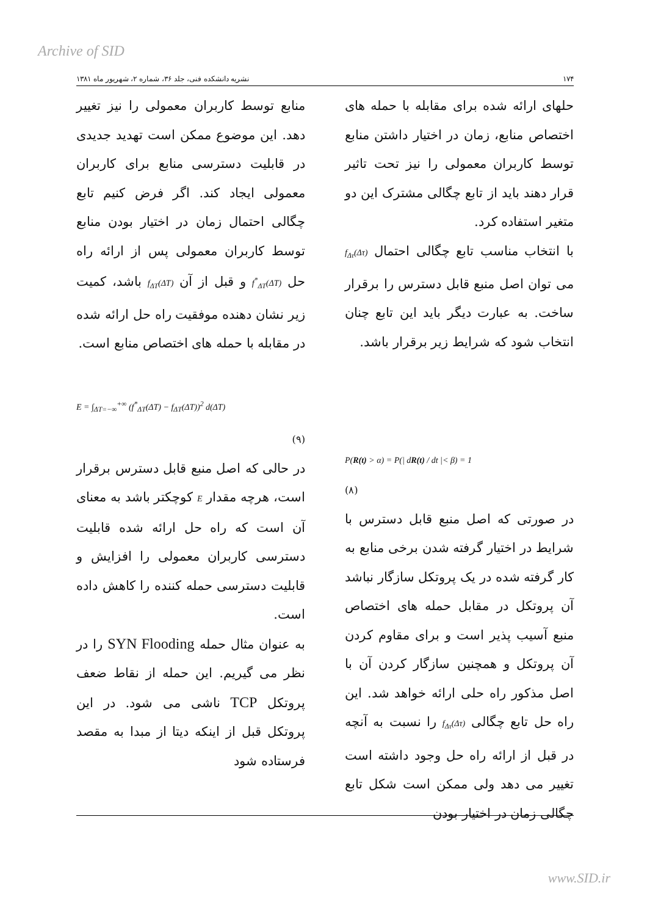Archive of SID
۱۷۴ نشریه دانشکده فنی، جلد ۳۶، شماره ۲، شهریور ماه ۱۳۸۱
حلهای ارائه شده برای مقابله با حمله های اختصاص منابع، زمان در اختیار داشتن منابع توسط کاربران معمولی را نیز تحت تاثیر قرار دهند باید از تابع چگالی مشترک این دو متغیر استفاده کرد.
با انتخاب مناسب تابع چگالی احتمال f<sub>Δτ</sub>(Δτ) می توان اصل منبع قابل دسترس را برقرار ساخت. به عبارت دیگر باید این تابع چنان انتخاب شود که شرایط زیر برقرار باشد.
P(R(t) > α) = P(| dR(t) / dt |< β) = 1
(۸)
در صورتی که اصل منبع قابل دسترس با شرایط در اختیار گرفته شدن برخی منابع به کار گرفته شده در یک پروتکل سازگار نباشد آن پروتکل در مقابل حمله های اختصاص منبع آسیب پذیر است و برای مقاوم کردن آن پروتکل و همچنین سازگار کردن آن با اصل مذکور راه حلی ارائه خواهد شد. این راه حل تابع چگالی f<sub>Δτ</sub>(Δτ) را نسبت به آنچه در قبل از ارائه راه حل وجود داشته است تغییر می دهد ولی ممکن است شکل تابع چگالی زمان در اختیار بودن
منابع توسط کاربران معمولی را نیز تغییر دهد. این موضوع ممکن است تهدید جدیدی در قابلیت دسترسی منابع برای کاربران معمولی ایجاد کند. اگر فرض کنیم تابع چگالی احتمال زمان در اختیار بودن منابع توسط کاربران معمولی پس از ارائه راه حل f<sup>*</sup><sub>ΔT</sub>(ΔT) و قبل از آن f<sub>ΔT</sub>(ΔT) باشد، کمیت زیر نشان دهنده موفقیت راه حل ارائه شده در مقابله با حمله های اختصاص منابع است.
E = ∫<sub>ΔT=−∞</sub><sup>+∞</sup> (f<sup>*</sup><sub>ΔT</sub>(ΔT) − f<sub>ΔT</sub>(ΔT))<sup>2</sup> d(ΔT)
(۹)
در حالی که اصل منبع قابل دسترس برقرار است، هرچه مقدار E کوچکتر باشد به معنای آن است که راه حل ارائه شده قابلیت دسترسی کاربران معمولی را افزایش و قابلیت دسترسی حمله کننده را کاهش داده است.
به عنوان مثال حمله SYN Flooding را در نظر می گیریم. این حمله از نقاط ضعف پروتکل TCP ناشی می شود. در این پروتکل قبل از اینکه دیتا از مبدا به مقصد فرستاده شود
www.SID.ir